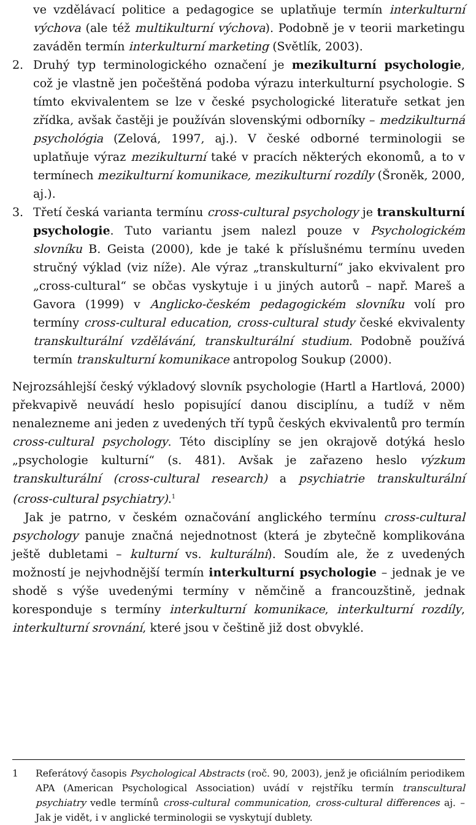ve vzdělávací politice a pedagogice se uplatňuje termín interkulturní výchova (ale též multikulturní výchova). Podobně je v teorii marketingu zaváděn termín interkulturní marketing (Světlík, 2003).
2. Druhý typ terminologického označení je mezikulturní psychologie, což je vlastně jen počeštěná podoba výrazu interkulturní psychologie. S tímto ekvivalentem se lze v české psychologické literatuře setkat jen zřídka, avšak častěji je používán slovenskými odborníky – medzikulturná psychológia (Zelová, 1997, aj.). V české odborné terminologii se uplatňuje výraz mezikulturní také v pracích některých ekonomů, a to v termínech mezikulturní komunikace, mezikulturní rozdíly (Šroněk, 2000, aj.).
3. Třetí česká varianta termínu cross-cultural psychology je transkulturní psychologie. Tuto variantu jsem nalezl pouze v Psychologickém slovníku B. Geista (2000), kde je také k příslušnému termínu uveden stručný výklad (viz níže). Ale výraz „transkulturní“ jako ekvivalent pro „cross-cultural“ se občas vyskytuje i u jiných autorů – např. Mareš a Gavora (1999) v Anglicko-českém pedagogickém slovníku volí pro termíny cross-cultural education, cross-cultural study české ekvivalenty transkulturální vzdělávání, transkulturální studium. Podobně používá termín transkulturní komunikace antropolog Soukup (2000).
Nejrozsáhlejší český výkladový slovník psychologie (Hartl a Hartlová, 2000) překvapivě neuvádí heslo popisující danou disciplínu, a tudíž v něm nenalezneme ani jeden z uvedených tří typů českých ekvivalentů pro termín cross-cultural psychology. Této disciplíny se jen okrajově dotýká heslo „psychologie kulturní“ (s. 481). Avšak je zařazeno heslo výzkum transkulturální (cross-cultural research) a psychiatrie transkulturální (cross-cultural psychiatry).<sup>1</sup>
Jak je patrno, v českém označování anglického termínu cross-cultural psychology panuje značná nejednotnost (která je zbytečně komplikována ještě dubletami – kulturní vs. kulturální). Soudím ale, že z uvedených možností je nejvhodnější termín interkulturní psychologie – jednak je ve shodě s výše uvedenými termíny v němčině a francouzštině, jednak koresponduje s termíny interkulturní komunikace, interkulturní rozdíly, interkulturní srovnání, které jsou v češtině již dost obvyklé.
1 Referátový časopis Psychological Abstracts (roč. 90, 2003), jenž je oficiálním periodikem APA (American Psychological Association) uvádí v rejstříku termín transcultural psychiatry vedle termínů cross-cultural communication, cross-cultural differences aj. – Jak je vidět, i v anglické terminologii se vyskytují dublety.